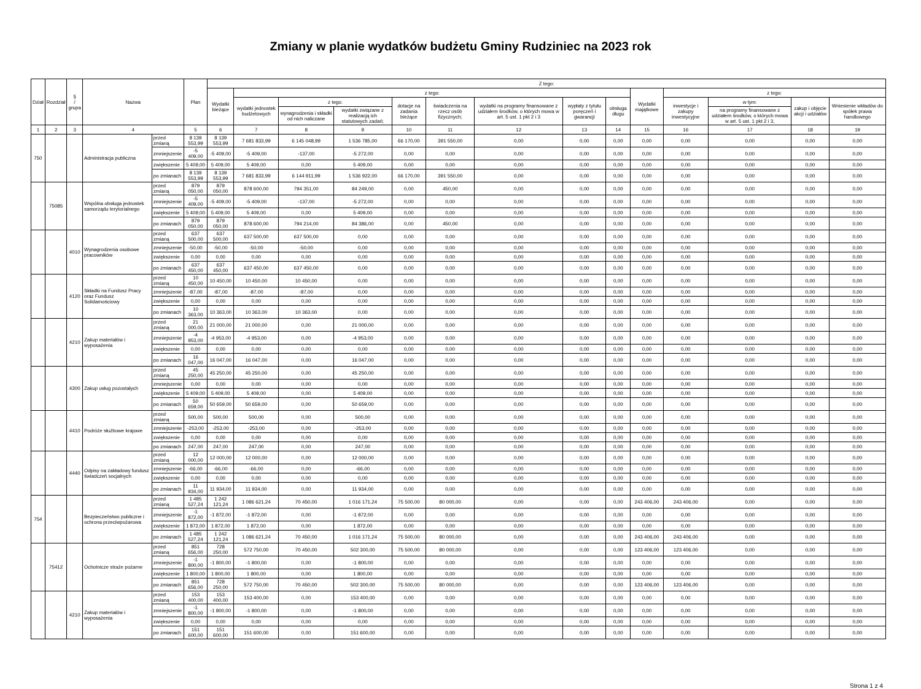Zmiany w planie wydatków budżetu Gminy Rudziniec na 2023 rok
| Dział | Rozdział | § / grupa | Nazwa | | Plan | Z tego: | | | | | | | | | | | | | |
| --- | --- | --- | --- | --- | --- | --- | --- | --- | --- | --- | --- | --- | --- | --- | --- | --- | --- | --- | --- |
| | | | | | | Wydatki bieżące | z tego: | | | | | | | | Wydatki majątkowe | z tego: | | | |
| | | | | | | | wydatki jednostek budżetowych | z tego: | | dotacje na zadania bieżące | świadczenia na rzecz osób fizycznych; | wydatki na programy finansowane z udziałem środków, o których mowa w art. 5 ust. 1 pkt 2 i 3 | wypłaty z tytułu poręczeń i gwarancji | obsługa długu | | inwestycje i zakupy inwestycyjne | w tym: | zakup i objęcie akcji i udziałów | Wniesienie wkładów do spółek prawa handlowego |
| | | | | | | | | wynagrodzenia i składki od nich naliczane | wydatki związane z realizacją ich statutowych zadań; | | | | | | | | na programy finansowane z udziałem środków, o których mowa w art. 5 ust. 1 pkt 2 i 3, | | |
| 1 | 2 | 3 | 4 | | 5 | 6 | 7 | 8 | 9 | 10 | 11 | 12 | 13 | 14 | 15 | 16 | 17 | 18 | 19 |
| 750 | | | Administracja publiczna | przed zmianą | 8 139 553,99 | 8 139 553,99 | 7 681 833,99 | 6 145 048,99 | 1 536 785,00 | 66 170,00 | 391 550,00 | 0,00 | 0,00 | 0,00 | 0,00 | 0,00 | 0,00 | 0,00 | 0,00 |
| | | | | zmniejszenie | -5 409,00 | -5 409,00 | -5 409,00 | -137,00 | -5 272,00 | 0,00 | 0,00 | 0,00 | 0,00 | 0,00 | 0,00 | 0,00 | 0,00 | 0,00 | 0,00 |
| | | | | zwiększenie | 5 409,00 | 5 409,00 | 5 409,00 | 0,00 | 5 409,00 | 0,00 | 0,00 | 0,00 | 0,00 | 0,00 | 0,00 | 0,00 | 0,00 | 0,00 | 0,00 |
| | | | | po zmianach | 8 139 553,99 | 8 139 553,99 | 7 681 833,99 | 6 144 911,99 | 1 536 922,00 | 66 170,00 | 391 550,00 | 0,00 | 0,00 | 0,00 | 0,00 | 0,00 | 0,00 | 0,00 | 0,00 |
| | 75085 | | Wspólna obsługa jednostek samorządu terytorialnego | przed zmianą | 879 050,00 | 879 050,00 | 878 600,00 | 794 351,00 | 84 249,00 | 0,00 | 450,00 | 0,00 | 0,00 | 0,00 | 0,00 | 0,00 | 0,00 | 0,00 | 0,00 |
| | | | | zmniejszenie | -5 409,00 | -5 409,00 | -5 409,00 | -137,00 | -5 272,00 | 0,00 | 0,00 | 0,00 | 0,00 | 0,00 | 0,00 | 0,00 | 0,00 | 0,00 | 0,00 |
| | | | | zwiększenie | 5 409,00 | 5 409,00 | 5 409,00 | 0,00 | 5 409,00 | 0,00 | 0,00 | 0,00 | 0,00 | 0,00 | 0,00 | 0,00 | 0,00 | 0,00 | 0,00 |
| | | | | po zmianach | 879 050,00 | 879 050,00 | 878 600,00 | 794 214,00 | 84 386,00 | 0,00 | 450,00 | 0,00 | 0,00 | 0,00 | 0,00 | 0,00 | 0,00 | 0,00 | 0,00 |
| | | 4010 | Wynagrodzenia osobowe pracowników | przed zmianą | 637 500,00 | 637 500,00 | 637 500,00 | 637 500,00 | 0,00 | 0,00 | 0,00 | 0,00 | 0,00 | 0,00 | 0,00 | 0,00 | 0,00 | 0,00 | 0,00 |
| | | | | zmniejszenie | -50,00 | -50,00 | -50,00 | -50,00 | 0,00 | 0,00 | 0,00 | 0,00 | 0,00 | 0,00 | 0,00 | 0,00 | 0,00 | 0,00 | 0,00 |
| | | | | zwiększenie | 0,00 | 0,00 | 0,00 | 0,00 | 0,00 | 0,00 | 0,00 | 0,00 | 0,00 | 0,00 | 0,00 | 0,00 | 0,00 | 0,00 | 0,00 |
| | | | | po zmianach | 637 450,00 | 637 450,00 | 637 450,00 | 637 450,00 | 0,00 | 0,00 | 0,00 | 0,00 | 0,00 | 0,00 | 0,00 | 0,00 | 0,00 | 0,00 | 0,00 |
| | | 4120 | Składki na Fundusz Pracy oraz Fundusz Solidarnościowy | przed zmianą | 10 450,00 | 10 450,00 | 10 450,00 | 10 450,00 | 0,00 | 0,00 | 0,00 | 0,00 | 0,00 | 0,00 | 0,00 | 0,00 | 0,00 | 0,00 | 0,00 |
| | | | | zmniejszenie | -87,00 | -87,00 | -87,00 | -87,00 | 0,00 | 0,00 | 0,00 | 0,00 | 0,00 | 0,00 | 0,00 | 0,00 | 0,00 | 0,00 | 0,00 |
| | | | | zwiększenie | 0,00 | 0,00 | 0,00 | 0,00 | 0,00 | 0,00 | 0,00 | 0,00 | 0,00 | 0,00 | 0,00 | 0,00 | 0,00 | 0,00 | 0,00 |
| | | | | po zmianach | 10 363,00 | 10 363,00 | 10 363,00 | 10 363,00 | 0,00 | 0,00 | 0,00 | 0,00 | 0,00 | 0,00 | 0,00 | 0,00 | 0,00 | 0,00 | 0,00 |
| | | 4210 | Zakup materiałów i wyposażenia | przed zmianą | 21 000,00 | 21 000,00 | 21 000,00 | 0,00 | 21 000,00 | 0,00 | 0,00 | 0,00 | 0,00 | 0,00 | 0,00 | 0,00 | 0,00 | 0,00 | 0,00 |
| | | | | zmniejszenie | -4 953,00 | -4 953,00 | -4 953,00 | 0,00 | -4 953,00 | 0,00 | 0,00 | 0,00 | 0,00 | 0,00 | 0,00 | 0,00 | 0,00 | 0,00 | 0,00 |
| | | | | zwiększenie | 0,00 | 0,00 | 0,00 | 0,00 | 0,00 | 0,00 | 0,00 | 0,00 | 0,00 | 0,00 | 0,00 | 0,00 | 0,00 | 0,00 | 0,00 |
| | | | | po zmianach | 16 047,00 | 16 047,00 | 16 047,00 | 0,00 | 16 047,00 | 0,00 | 0,00 | 0,00 | 0,00 | 0,00 | 0,00 | 0,00 | 0,00 | 0,00 | 0,00 |
| | | 4300 | Zakup usług pozostałych | przed zmianą | 45 250,00 | 45 250,00 | 45 250,00 | 0,00 | 45 250,00 | 0,00 | 0,00 | 0,00 | 0,00 | 0,00 | 0,00 | 0,00 | 0,00 | 0,00 | 0,00 |
| | | | | zmniejszenie | 0,00 | 0,00 | 0,00 | 0,00 | 0,00 | 0,00 | 0,00 | 0,00 | 0,00 | 0,00 | 0,00 | 0,00 | 0,00 | 0,00 | 0,00 |
| | | | | zwiększenie | 5 409,00 | 5 409,00 | 5 409,00 | 0,00 | 5 409,00 | 0,00 | 0,00 | 0,00 | 0,00 | 0,00 | 0,00 | 0,00 | 0,00 | 0,00 | 0,00 |
| | | | | po zmianach | 50 659,00 | 50 659,00 | 50 659,00 | 0,00 | 50 659,00 | 0,00 | 0,00 | 0,00 | 0,00 | 0,00 | 0,00 | 0,00 | 0,00 | 0,00 | 0,00 |
| | | 4410 | Podróże służbowe krajowe | przed zmianą | 500,00 | 500,00 | 500,00 | 0,00 | 500,00 | 0,00 | 0,00 | 0,00 | 0,00 | 0,00 | 0,00 | 0,00 | 0,00 | 0,00 | 0,00 |
| | | | | zmniejszenie | -253,00 | -253,00 | -253,00 | 0,00 | -253,00 | 0,00 | 0,00 | 0,00 | 0,00 | 0,00 | 0,00 | 0,00 | 0,00 | 0,00 | 0,00 |
| | | | | zwiększenie | 0,00 | 0,00 | 0,00 | 0,00 | 0,00 | 0,00 | 0,00 | 0,00 | 0,00 | 0,00 | 0,00 | 0,00 | 0,00 | 0,00 | 0,00 |
| | | | | po zmianach | 247,00 | 247,00 | 247,00 | 0,00 | 247,00 | 0,00 | 0,00 | 0,00 | 0,00 | 0,00 | 0,00 | 0,00 | 0,00 | 0,00 | 0,00 |
| | | 4440 | Odpisy na zakładowy fundusz świadczeń socjalnych | przed zmianą | 12 000,00 | 12 000,00 | 12 000,00 | 0,00 | 12 000,00 | 0,00 | 0,00 | 0,00 | 0,00 | 0,00 | 0,00 | 0,00 | 0,00 | 0,00 | 0,00 |
| | | | | zmniejszenie | -66,00 | -66,00 | -66,00 | 0,00 | -66,00 | 0,00 | 0,00 | 0,00 | 0,00 | 0,00 | 0,00 | 0,00 | 0,00 | 0,00 | 0,00 |
| | | | | zwiększenie | 0,00 | 0,00 | 0,00 | 0,00 | 0,00 | 0,00 | 0,00 | 0,00 | 0,00 | 0,00 | 0,00 | 0,00 | 0,00 | 0,00 | 0,00 |
| | | | | po zmianach | 11 934,00 | 11 934,00 | 11 934,00 | 0,00 | 11 934,00 | 0,00 | 0,00 | 0,00 | 0,00 | 0,00 | 0,00 | 0,00 | 0,00 | 0,00 | 0,00 |
| 754 | | | Bezpieczeństwo publiczne i ochrona przeciwpożarowa | przed zmianą | 1 485 527,24 | 1 242 121,24 | 1 086 621,24 | 70 450,00 | 1 016 171,24 | 75 500,00 | 80 000,00 | 0,00 | 0,00 | 0,00 | 243 406,00 | 243 406,00 | 0,00 | 0,00 | 0,00 |
| | | | | zmniejszenie | -1 872,00 | -1 872,00 | -1 872,00 | 0,00 | -1 872,00 | 0,00 | 0,00 | 0,00 | 0,00 | 0,00 | 0,00 | 0,00 | 0,00 | 0,00 | 0,00 |
| | | | | zwiększenie | 1 872,00 | 1 872,00 | 1 872,00 | 0,00 | 1 872,00 | 0,00 | 0,00 | 0,00 | 0,00 | 0,00 | 0,00 | 0,00 | 0,00 | 0,00 | 0,00 |
| | | | | po zmianach | 1 485 527,24 | 1 242 121,24 | 1 086 621,24 | 70 450,00 | 1 016 171,24 | 75 500,00 | 80 000,00 | 0,00 | 0,00 | 0,00 | 243 406,00 | 243 406,00 | 0,00 | 0,00 | 0,00 |
| | 75412 | | Ochotnicze straże pożarne | przed zmianą | 851 656,00 | 728 250,00 | 572 750,00 | 70 450,00 | 502 300,00 | 75 500,00 | 80 000,00 | 0,00 | 0,00 | 0,00 | 123 406,00 | 123 406,00 | 0,00 | 0,00 | 0,00 |
| | | | | zmniejszenie | -1 800,00 | -1 800,00 | -1 800,00 | 0,00 | -1 800,00 | 0,00 | 0,00 | 0,00 | 0,00 | 0,00 | 0,00 | 0,00 | 0,00 | 0,00 | 0,00 |
| | | | | zwiększenie | 1 800,00 | 1 800,00 | 1 800,00 | 0,00 | 1 800,00 | 0,00 | 0,00 | 0,00 | 0,00 | 0,00 | 0,00 | 0,00 | 0,00 | 0,00 | 0,00 |
| | | | | po zmianach | 851 656,00 | 728 250,00 | 572 750,00 | 70 450,00 | 502 300,00 | 75 500,00 | 80 000,00 | 0,00 | 0,00 | 0,00 | 123 406,00 | 123 406,00 | 0,00 | 0,00 | 0,00 |
| | | 4210 | Zakup materiałów i wyposażenia | przed zmianą | 153 400,00 | 153 400,00 | 153 400,00 | 0,00 | 153 400,00 | 0,00 | 0,00 | 0,00 | 0,00 | 0,00 | 0,00 | 0,00 | 0,00 | 0,00 | 0,00 |
| | | | | zmniejszenie | -1 800,00 | -1 800,00 | -1 800,00 | 0,00 | -1 800,00 | 0,00 | 0,00 | 0,00 | 0,00 | 0,00 | 0,00 | 0,00 | 0,00 | 0,00 | 0,00 |
| | | | | zwiększenie | 0,00 | 0,00 | 0,00 | 0,00 | 0,00 | 0,00 | 0,00 | 0,00 | 0,00 | 0,00 | 0,00 | 0,00 | 0,00 | 0,00 | 0,00 |
| | | | | po zmianach | 151 600,00 | 151 600,00 | 151 600,00 | 0,00 | 151 600,00 | 0,00 | 0,00 | 0,00 | 0,00 | 0,00 | 0,00 | 0,00 | 0,00 | 0,00 | 0,00 |
Strona 1 z 4